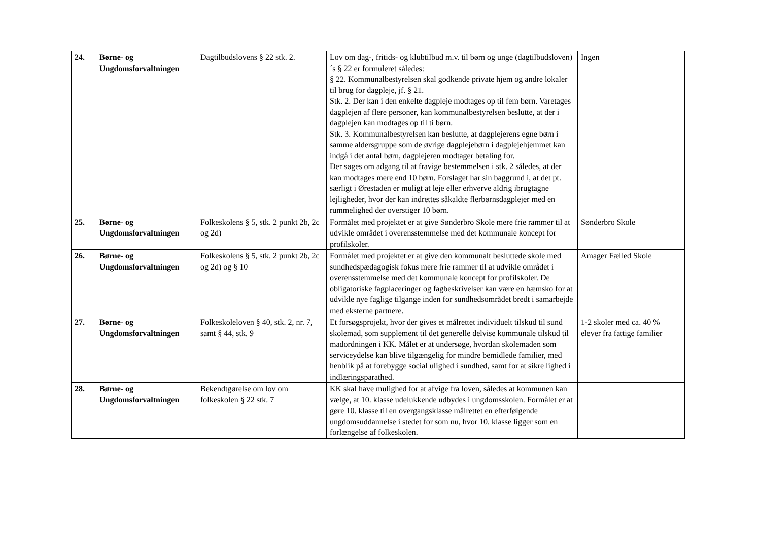| 24. | Børne- og Ungdomsforvaltningen | Dagtilbudslovens § 22 stk. 2. | Lov om dag-, fritids- og klubtilbud m.v. til børn og unge (dagtilbudsloven) ´s § 22 er formuleret således: § 22. Kommunalbestyrelsen skal godkende private hjem og andre lokaler til brug for dagpleje, jf. § 21. Stk. 2. Der kan i den enkelte dagpleje modtages op til fem børn. Varetages dagplejen af flere personer, kan kommunalbestyrelsen beslutte, at der i dagplejen kan modtages op til ti børn. Stk. 3. Kommunalbestyrelsen kan beslutte, at dagplejerens egne børn i samme aldersgruppe som de øvrige dagplejebørn i dagplejehjemmet kan indgå i det antal børn, dagplejeren modtager betaling for. Der søges om adgang til at fravige bestemmelsen i stk. 2 således, at der kan modtages mere end 10 børn. Forslaget har sin baggrund i, at det pt. særligt i Ørestaden er muligt at leje eller erhverve aldrig ibrugtagne lejligheder, hvor der kan indrettes såkaldte flerbørnsdagplejer med en rummelighed der overstiger 10 børn. | Ingen |
| 25. | Børne- og Ungdomsforvaltningen | Folkeskolens § 5, stk. 2 punkt 2b, 2c og 2d) | Formålet med projektet er at give Sønderbro Skole mere frie rammer til at udvikle området i overensstemmelse med det kommunale koncept for profilskoler. | Sønderbro Skole |
| 26. | Børne- og Ungdomsforvaltningen | Folkeskolens § 5, stk. 2 punkt 2b, 2c og 2d) og § 10 | Formålet med projektet er at give den kommunalt besluttede skole med sundhedspædagogisk fokus mere frie rammer til at udvikle området i overensstemmelse med det kommunale koncept for profilskoler. De obligatoriske fagplaceringer og fagbeskrivelser kan være en hæmsko for at udvikle nye faglige tilgange inden for sundhedsområdet bredt i samarbejde med eksterne partnere. | Amager Fælled Skole |
| 27. | Børne- og Ungdomsforvaltningen | Folkeskoleloven § 40, stk. 2, nr. 7, samt § 44, stk. 9 | Et forsøgsprojekt, hvor der gives et målrettet individuelt tilskud til sund skolemad, som supplement til det generelle delvise kommunale tilskud til madordningen i KK. Målet er at undersøge, hvordan skolemaden som serviceydelse kan blive tilgængelig for mindre bemidlede familier, med henblik på at forebygge social ulighed i sundhed, samt for at sikre lighed i indlæringsparathed. | 1-2 skoler med ca. 40 % elever fra fattige familier |
| 28. | Børne- og Ungdomsforvaltningen | Bekendtgørelse om lov om folkeskolen § 22 stk. 7 | KK skal have mulighed for at afvige fra loven, således at kommunen kan vælge, at 10. klasse udelukkende udbydes i ungdomsskolen. Formålet er at gøre 10. klasse til en overgangsklasse målrettet en efterfølgende ungdomsuddannelse i stedet for som nu, hvor 10. klasse ligger som en forlængelse af folkeskolen. | |